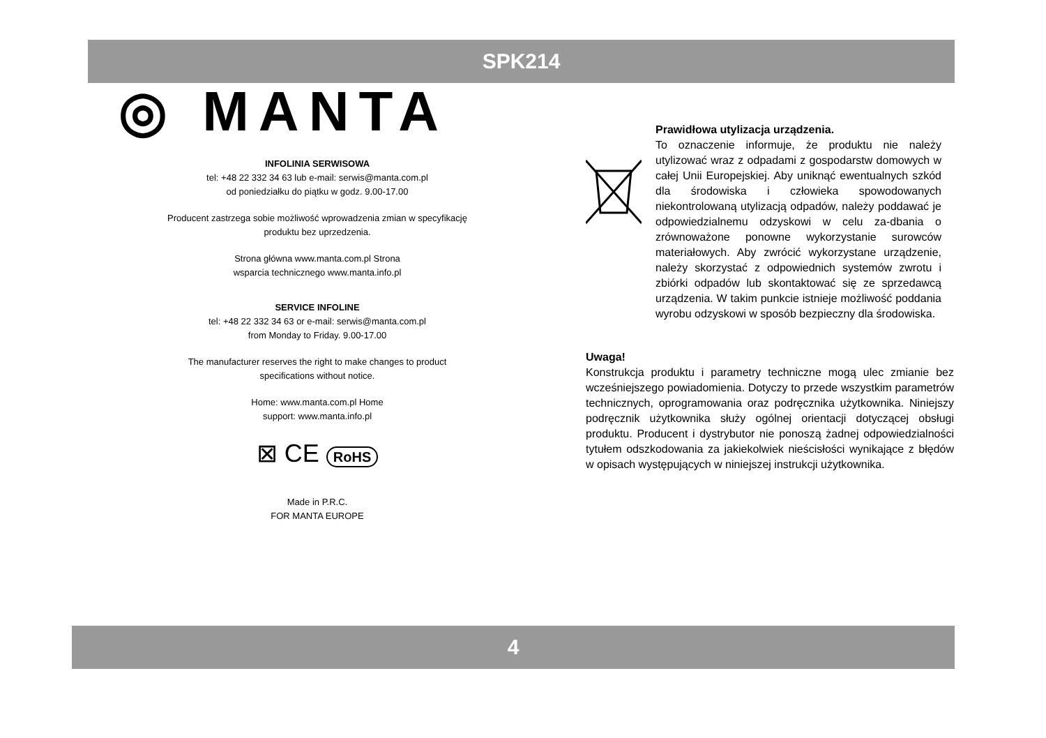SPK214
◎ MANTA
INFOLINIA SERWISOWA
tel: +48 22 332 34 63 lub e-mail: serwis@manta.com.pl
od poniedziałku do piątku w godz. 9.00-17.00
Producent zastrzega sobie możliwość wprowadzenia zmian w specyfikację
produktu bez uprzedzenia.
Strona główna www.manta.com.pl Strona
wsparcia technicznego www.manta.info.pl
SERVICE INFOLINE
tel: +48 22 332 34 63 or e-mail: serwis@manta.com.pl
from Monday to Friday. 9.00-17.00
The manufacturer reserves the right to make changes to product
specifications without notice.
Home: www.manta.com.pl Home
support: www.manta.info.pl
⊠ CE RoHS
Made in P.R.C.
FOR MANTA EUROPE
Prawidłowa utylizacja urządzenia.
To oznaczenie informuje, że produktu nie należy utylizować wraz z odpadami z gospodarstw domowych w całej Unii Europejskiej. Aby uniknąć ewentualnych szkód dla środowiska i człowieka spowodowanych niekontrolowaną utylizacją odpadów, należy poddawać je odpowiedzialnemu odzyskowi w celu za-dbania o zrównoważone ponowne wykorzystanie surowców materiałowych. Aby zwrócić wykorzystane urządzenie, należy skorzystać z odpowiednich systemów zwrotu i zbiórki odpadów lub skontaktować się ze sprzedawcą urządzenia. W takim punkcie istnieje możliwość poddania wyrobu odzyskowi w sposób bezpieczny dla środowiska.
Uwaga!
Konstrukcja produktu i parametry techniczne mogą ulec zmianie bez wcześniejszego powiadomienia. Dotyczy to przede wszystkim parametrów technicznych, oprogramowania oraz podręcznika użytkownika. Niniejszy podręcznik użytkownika służy ogólnej orientacji dotyczącej obsługi produktu. Producent i dystrybutor nie ponoszą żadnej odpowiedzialności tytułem odszkodowania za jakiekolwiek nieścisłości wynikające z błędów w opisach występujących w niniejszej instrukcji użytkownika.
4